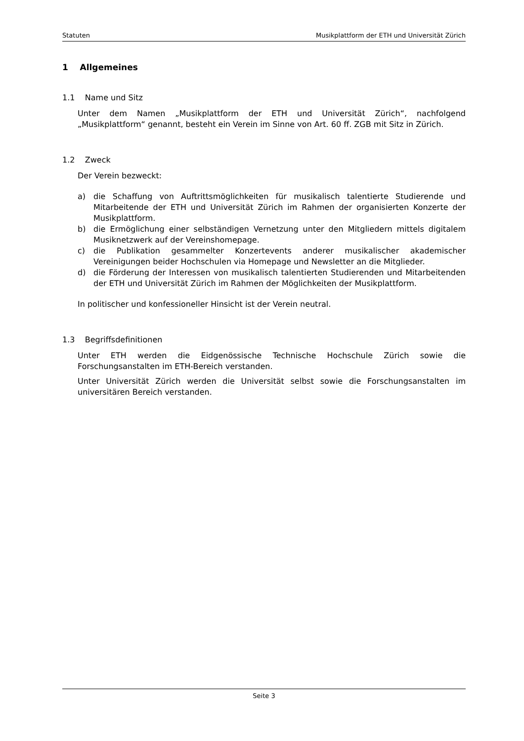Statuten Musikplattform der ETH und Universität Zürich
1 Allgemeines
1.1 Name und Sitz
Unter dem Namen „Musikplattform der ETH und Universität Zürich“, nachfolgend „Musikplattform“ genannt, besteht ein Verein im Sinne von Art. 60 ff. ZGB mit Sitz in Zürich.
1.2 Zweck
Der Verein bezweckt:
a) die Schaffung von Auftrittsmöglichkeiten für musikalisch talentierte Studierende und Mitarbeitende der ETH und Universität Zürich im Rahmen der organisierten Konzerte der Musikplattform.
b) die Ermöglichung einer selbständigen Vernetzung unter den Mitgliedern mittels digitalem Musiknetzwerk auf der Vereinshomepage.
c) die Publikation gesammelter Konzertevents anderer musikalischer akademischer Vereinigungen beider Hochschulen via Homepage und Newsletter an die Mitglieder.
d) die Förderung der Interessen von musikalisch talentierten Studierenden und Mitarbeitenden der ETH und Universität Zürich im Rahmen der Möglichkeiten der Musikplattform.
In politischer und konfessioneller Hinsicht ist der Verein neutral.
1.3 Begriffsdefinitionen
Unter ETH werden die Eidgenössische Technische Hochschule Zürich sowie die Forschungsanstalten im ETH-Bereich verstanden.
Unter Universität Zürich werden die Universität selbst sowie die Forschungsanstalten im universitären Bereich verstanden.
Seite 3